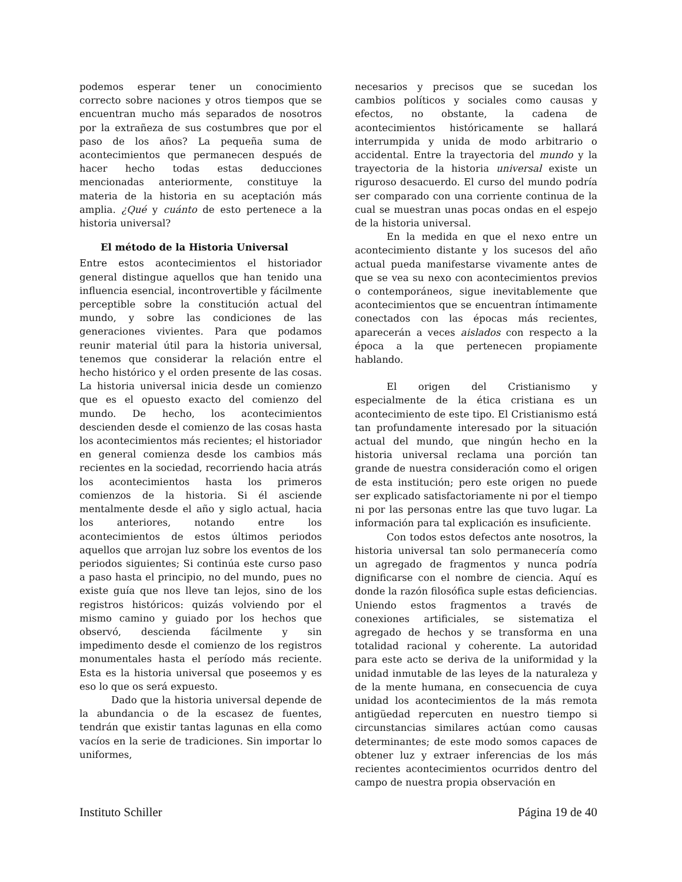podemos esperar tener un conocimiento correcto sobre naciones y otros tiempos que se encuentran mucho más separados de nosotros por la extrañeza de sus costumbres que por el paso de los años? La pequeña suma de acontecimientos que permanecen después de hacer hecho todas estas deducciones mencionadas anteriormente, constituye la materia de la historia en su aceptación más amplia. ¿Qué y cuánto de esto pertenece a la historia universal?
El método de la Historia Universal
Entre estos acontecimientos el historiador general distingue aquellos que han tenido una influencia esencial, incontrovertible y fácilmente perceptible sobre la constitución actual del mundo, y sobre las condiciones de las generaciones vivientes. Para que podamos reunir material útil para la historia universal, tenemos que considerar la relación entre el hecho histórico y el orden presente de las cosas. La historia universal inicia desde un comienzo que es el opuesto exacto del comienzo del mundo. De hecho, los acontecimientos descienden desde el comienzo de las cosas hasta los acontecimientos más recientes; el historiador en general comienza desde los cambios más recientes en la sociedad, recorriendo hacia atrás los acontecimientos hasta los primeros comienzos de la historia. Si él asciende mentalmente desde el año y siglo actual, hacia los anteriores, notando entre los acontecimientos de estos últimos periodos aquellos que arrojan luz sobre los eventos de los periodos siguientes; Si continúa este curso paso a paso hasta el principio, no del mundo, pues no existe guía que nos lleve tan lejos, sino de los registros históricos: quizás volviendo por el mismo camino y guiado por los hechos que observó, descienda fácilmente y sin impedimento desde el comienzo de los registros monumentales hasta el período más reciente. Esta es la historia universal que poseemos y es eso lo que os será expuesto.
Dado que la historia universal depende de la abundancia o de la escasez de fuentes, tendrán que existir tantas lagunas en ella como vacíos en la serie de tradiciones. Sin importar lo uniformes,
necesarios y precisos que se sucedan los cambios políticos y sociales como causas y efectos, no obstante, la cadena de acontecimientos históricamente se hallará interrumpida y unida de modo arbitrario o accidental. Entre la trayectoria del mundo y la trayectoria de la historia universal existe un riguroso desacuerdo. El curso del mundo podría ser comparado con una corriente continua de la cual se muestran unas pocas ondas en el espejo de la historia universal.
En la medida en que el nexo entre un acontecimiento distante y los sucesos del año actual pueda manifestarse vivamente antes de que se vea su nexo con acontecimientos previos o contemporáneos, sigue inevitablemente que acontecimientos que se encuentran íntimamente conectados con las épocas más recientes, aparecerán a veces aislados con respecto a la época a la que pertenecen propiamente hablando.
El origen del Cristianismo y especialmente de la ética cristiana es un acontecimiento de este tipo. El Cristianismo está tan profundamente interesado por la situación actual del mundo, que ningún hecho en la historia universal reclama una porción tan grande de nuestra consideración como el origen de esta institución; pero este origen no puede ser explicado satisfactoriamente ni por el tiempo ni por las personas entre las que tuvo lugar. La información para tal explicación es insuficiente.
Con todos estos defectos ante nosotros, la historia universal tan solo permanecería como un agregado de fragmentos y nunca podría dignificarse con el nombre de ciencia. Aquí es donde la razón filosófica suple estas deficiencias. Uniendo estos fragmentos a través de conexiones artificiales, se sistematiza el agregado de hechos y se transforma en una totalidad racional y coherente. La autoridad para este acto se deriva de la uniformidad y la unidad inmutable de las leyes de la naturaleza y de la mente humana, en consecuencia de cuya unidad los acontecimientos de la más remota antigüedad repercuten en nuestro tiempo si circunstancias similares actúan como causas determinantes; de este modo somos capaces de obtener luz y extraer inferencias de los más recientes acontecimientos ocurridos dentro del campo de nuestra propia observación en
Instituto Schiller Página 19 de 40